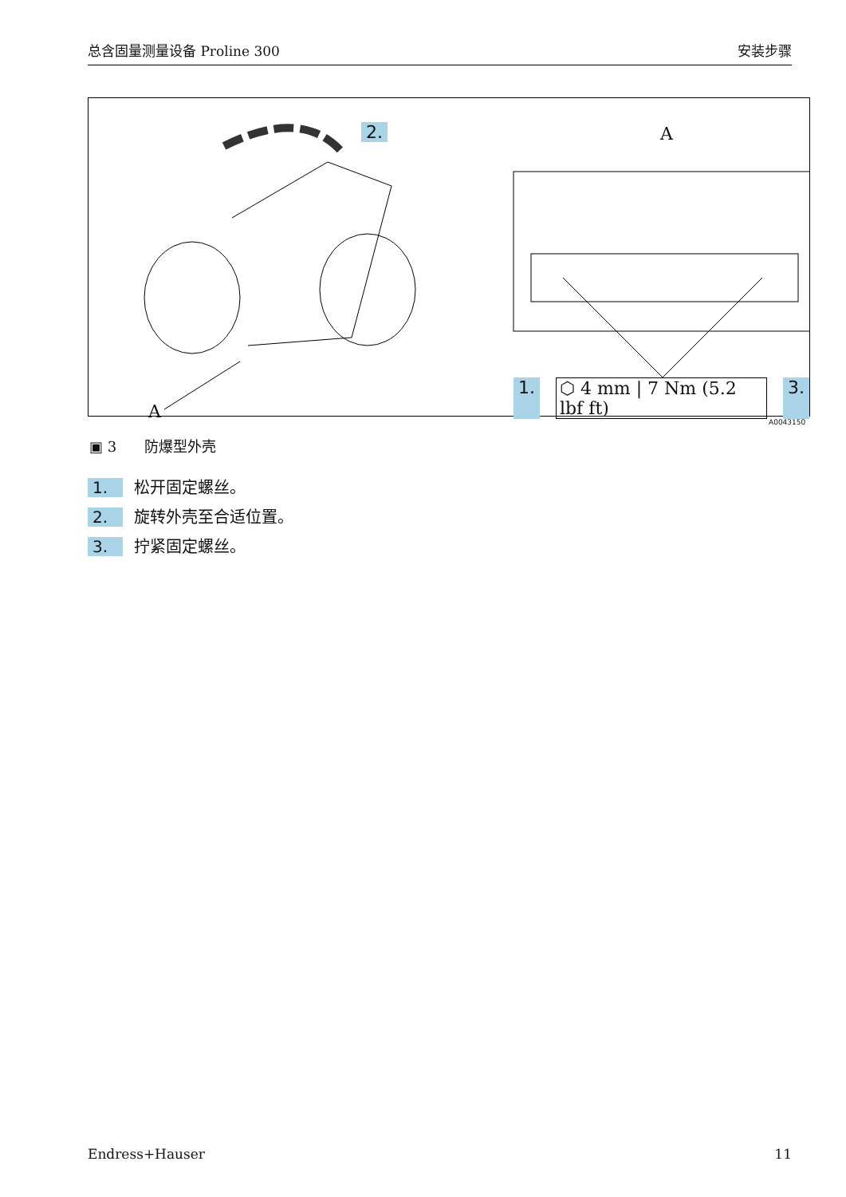总含固量测量设备 Proline 300 安装步骤
2. A
A
1. ⬡ 4 mm | 7 Nm (5.2 lbf ft) 3.
A0043150
▣ 3 防爆型外壳
1. 松开固定螺丝。
2. 旋转外壳至合适位置。
3. 拧紧固定螺丝。
Endress+Hauser 11